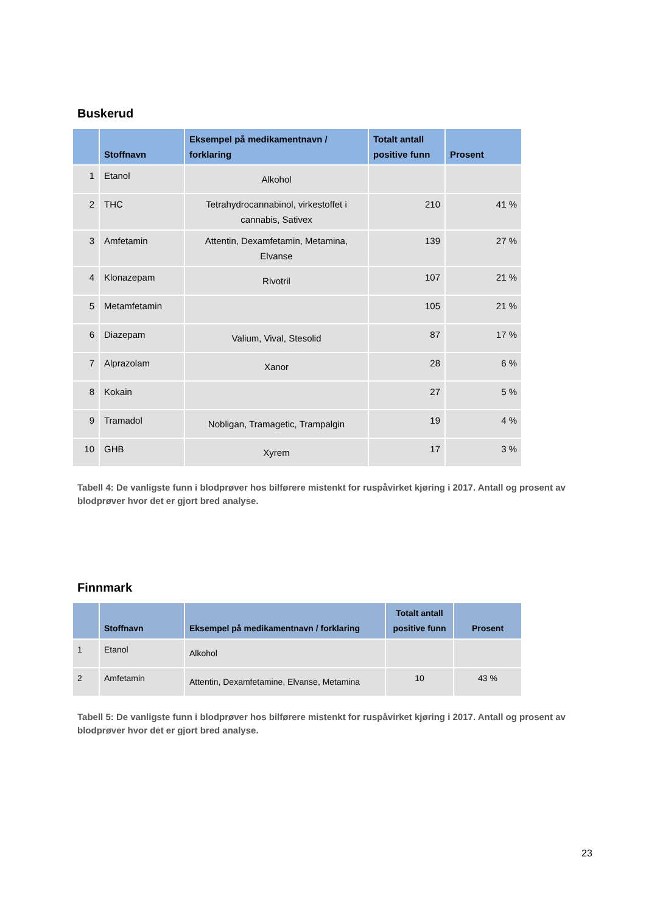Buskerud
| | Stoffnavn | Eksempel på medikamentnavn / forklaring | Totalt antall positive funn | Prosent |
| --- | --- | --- | --- | --- |
| 1 | Etanol | Alkohol | | |
| 2 | THC | Tetrahydrocannabinol, virkestoffet i cannabis, Sativex | 210 | 41 % |
| 3 | Amfetamin | Attentin, Dexamfetamin, Metamina, Elvanse | 139 | 27 % |
| 4 | Klonazepam | Rivotril | 107 | 21 % |
| 5 | Metamfetamin | | 105 | 21 % |
| 6 | Diazepam | Valium, Vival, Stesolid | 87 | 17 % |
| 7 | Alprazolam | Xanor | 28 | 6 % |
| 8 | Kokain | | 27 | 5 % |
| 9 | Tramadol | Nobligan, Tramagetic, Trampalgin | 19 | 4 % |
| 10 | GHB | Xyrem | 17 | 3 % |
Tabell 4: De vanligste funn i blodprøver hos bilførere mistenkt for ruspåvirket kjøring i 2017. Antall og prosent av blodprøver hvor det er gjort bred analyse.
Finnmark
| | Stoffnavn | Eksempel på medikamentnavn / forklaring | Totalt antall positive funn | Prosent |
| --- | --- | --- | --- | --- |
| 1 | Etanol | Alkohol | | |
| 2 | Amfetamin | Attentin, Dexamfetamine, Elvanse, Metamina | 10 | 43 % |
Tabell 5: De vanligste funn i blodprøver hos bilførere mistenkt for ruspåvirket kjøring i 2017. Antall og prosent av blodprøver hvor det er gjort bred analyse.
23